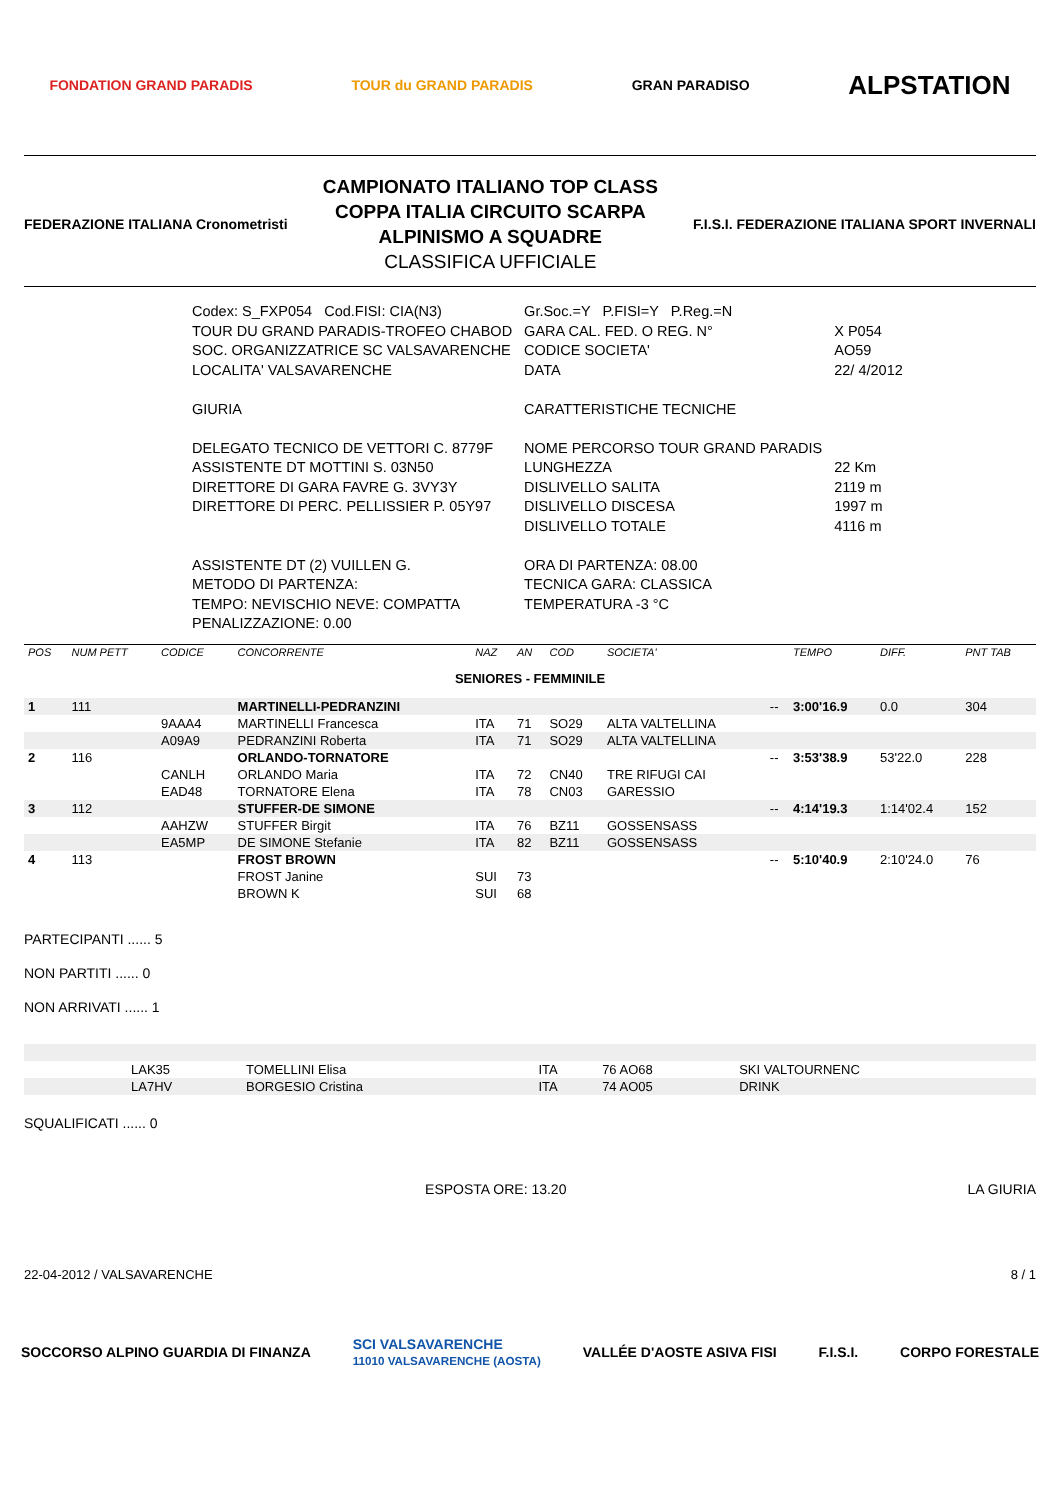FONDATION GRAND PARADIS TOUR du GRAND PARADIS GRAN PARADISO ALPSTATION
FEDERAZIONE ITALIANA Cronometristi
CAMPIONATO ITALIANO TOP CLASS
COPPA ITALIA CIRCUITO SCARPA
ALPINISMO A SQUADRE
CLASSIFICA UFFICIALE
F.I.S.I. FEDERAZIONE ITALIANA SPORT INVERNALI
| Codex: S_FXP054 Cod.FISI: CIA(N3) | Gr.Soc.=Y P.FISI=Y P.Reg.=N | |
| TOUR DU GRAND PARADIS-TROFEO CHABOD | GARA CAL. FED. O REG. N° | X P054 |
| SOC. ORGANIZZATRICE SC VALSAVARENCHE | CODICE SOCIETA' | AO59 |
| LOCALITA' VALSAVARENCHE | DATA | 22/ 4/2012 |
| GIURIA | CARATTERISTICHE TECNICHE | |
| DELEGATO TECNICO DE VETTORI C. 8779F ASSISTENTE DT MOTTINI S. 03N50 DIRETTORE DI GARA FAVRE G. 3VY3Y DIRETTORE DI PERC. PELLISSIER P. 05Y97 | NOME PERCORSO TOUR GRAND PARADIS LUNGHEZZA DISLIVELLO SALITA DISLIVELLO DISCESA DISLIVELLO TOTALE | 22 Km 2119 m 1997 m 4116 m |
| ASSISTENTE DT (2) VUILLEN G. METODO DI PARTENZA: TEMPO: NEVISCHIO NEVE: COMPATTA PENALIZZAZIONE: 0.00 | ORA DI PARTENZA: 08.00 TECNICA GARA: CLASSICA TEMPERATURA -3 °C | |
| POS | NUM PETT | CODICE | CONCORRENTE | NAZ | AN | COD | SOCIETA' | | TEMPO | DIFF. | PNT TAB |
| --- | --- | --- | --- | --- | --- | --- | --- | --- | --- | --- | --- |
| SENIORES - FEMMINILE | | | | | | | | | | | |
| 1 | 111 | | MARTINELLI-PEDRANZINI | | | | | -- | 3:00'16.9 | 0.0 | 304 |
| | | 9AAA4 | MARTINELLI Francesca | ITA | 71 | SO29 | ALTA VALTELLINA | | | | |
| | | A09A9 | PEDRANZINI Roberta | ITA | 71 | SO29 | ALTA VALTELLINA | | | | |
| 2 | 116 | | ORLANDO-TORNATORE | | | | | -- | 3:53'38.9 | 53'22.0 | 228 |
| | | CANLH | ORLANDO Maria | ITA | 72 | CN40 | TRE RIFUGI CAI | | | | |
| | | EAD48 | TORNATORE Elena | ITA | 78 | CN03 | GARESSIO | | | | |
| 3 | 112 | | STUFFER-DE SIMONE | | | | | -- | 4:14'19.3 | 1:14'02.4 | 152 |
| | | AAHZW | STUFFER Birgit | ITA | 76 | BZ11 | GOSSENSASS | | | | |
| | | EA5MP | DE SIMONE Stefanie | ITA | 82 | BZ11 | GOSSENSASS | | | | |
| 4 | 113 | | FROST BROWN | | | | | -- | 5:10'40.9 | 2:10'24.0 | 76 |
| | | | FROST Janine | SUI | 73 | | | | | | |
| | | | BROWN K | SUI | 68 | | | | | | |
PARTECIPANTI ...... 5
NON PARTITI ...... 0
NON ARRIVATI ...... 1
| | LAK35 | TOMELLINI Elisa | ITA | 76 AO68 | SKI VALTOURNENC |
| | LA7HV | BORGESIO Cristina | ITA | 74 AO05 | DRINK |
SQUALIFICATI ...... 0
ESPOSTA ORE: 13.20 LA GIURIA
22-04-2012 / VALSAVARENCHE 8 / 1
SOCCORSO ALPINO GUARDIA DI FINANZA SCI VALSAVARENCHE
11010 VALSAVARENCHE (AOSTA) VALLÉE D'AOSTE ASIVA FISI F.I.S.I. CORPO FORESTALE